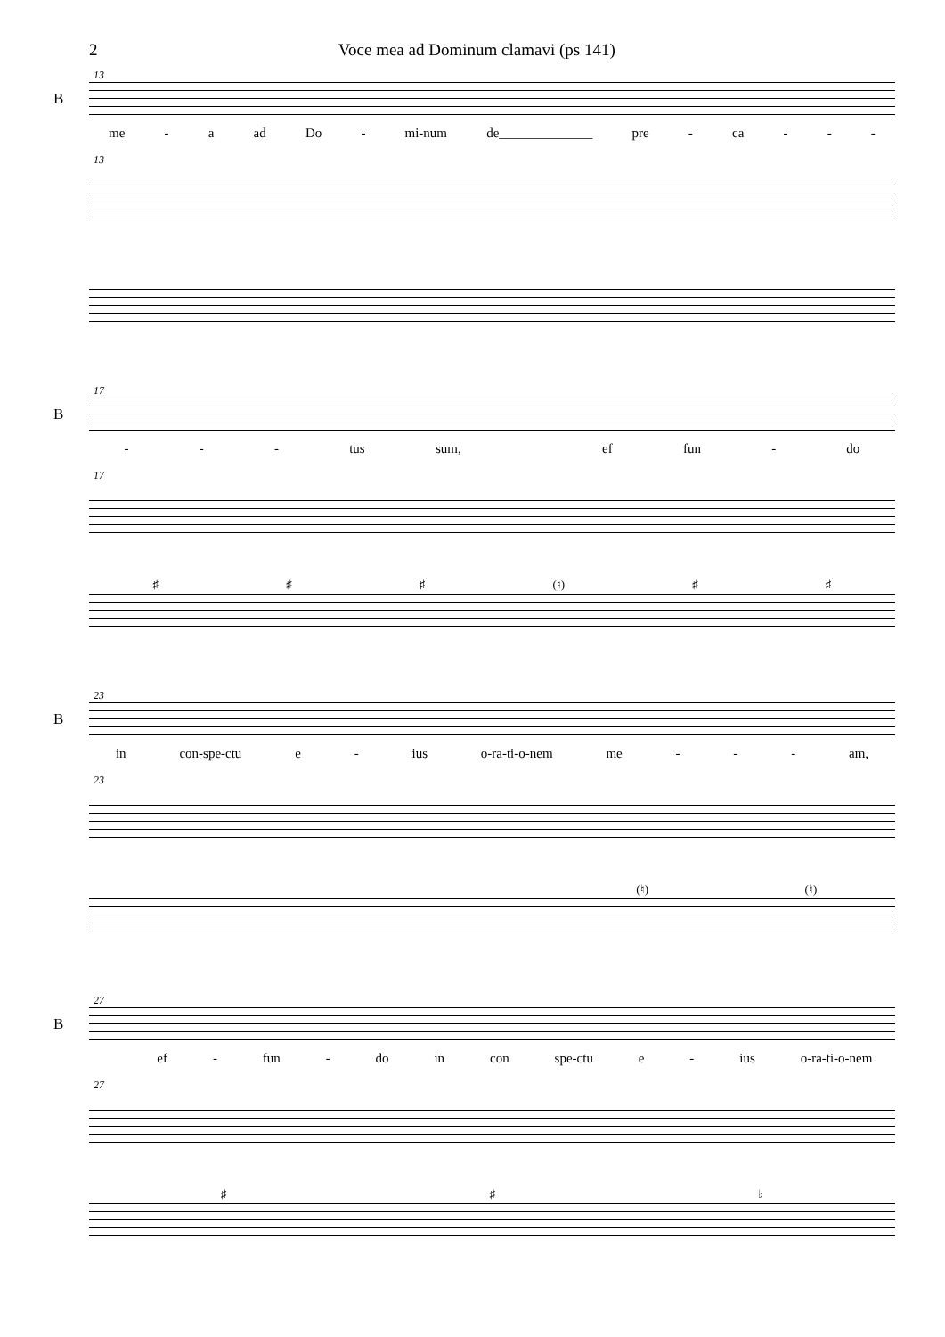2 Voce mea ad Dominum clamavi (ps 141)
13
B
me - a ad Do - mi-num de______________ pre - ca - - -
13
17
B
- - - tus sum, ef fun - do
17
♯ ♯ ♯ (♮) ♯ ♯
23
B
in con-spe-ctu e - ius o-ra-ti-o-nem me - - - am,
23
(♮) (♮)
27
B
ef - fun - do in con spe-ctu e - ius o-ra-ti-o-nem
27
♯ ♯ ♭